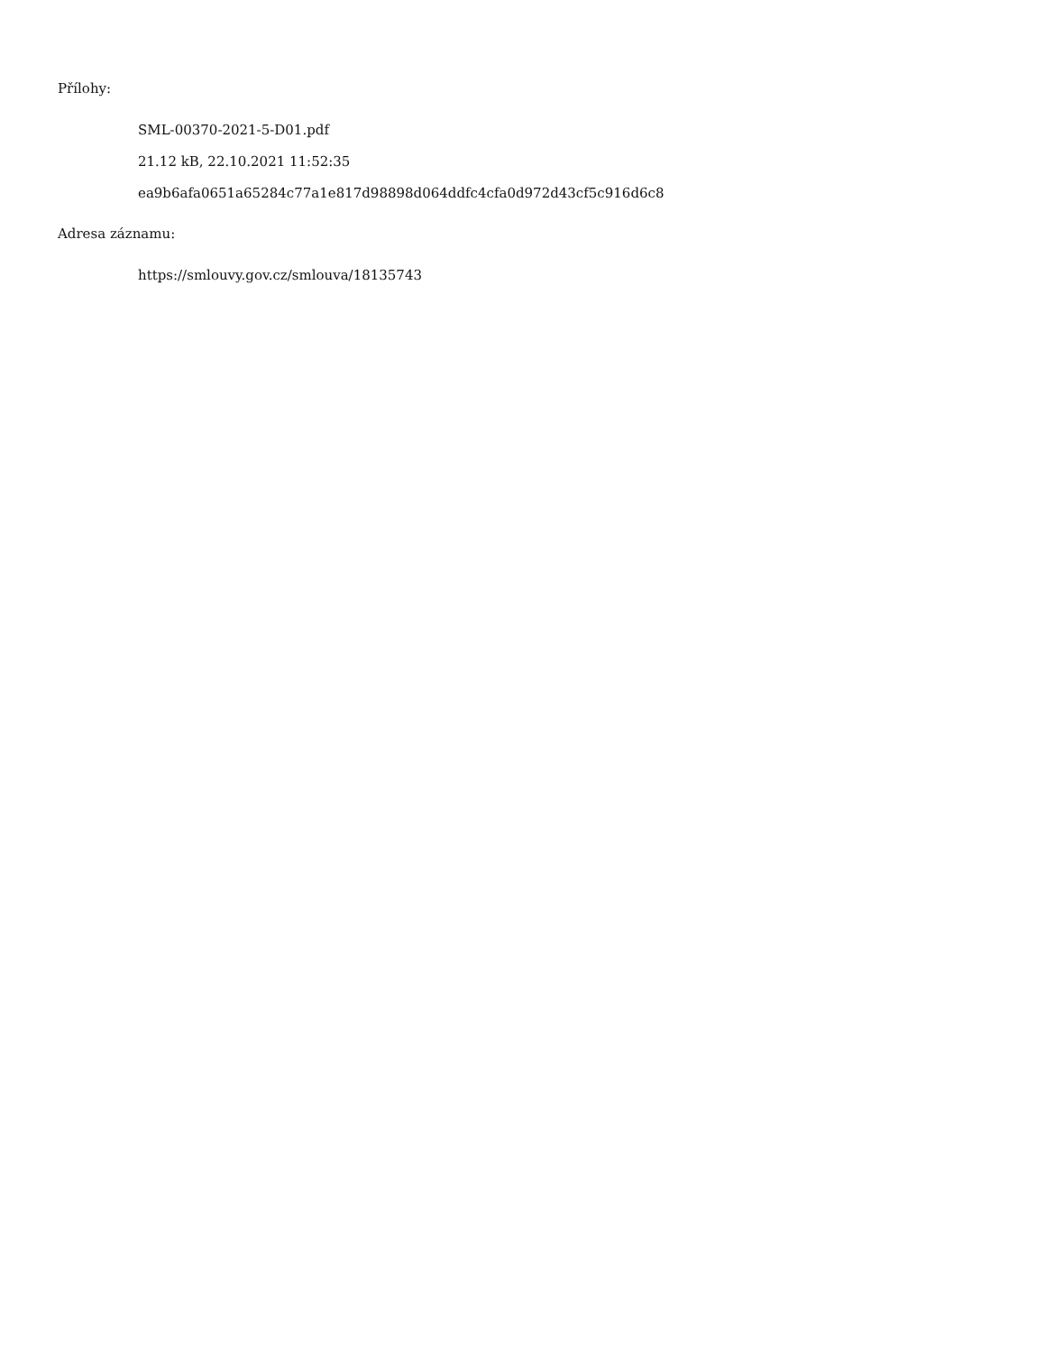Přílohy:
SML-00370-2021-5-D01.pdf
21.12 kB, 22.10.2021 11:52:35
ea9b6afa0651a65284c77a1e817d98898d064ddfc4cfa0d972d43cf5c916d6c8
Adresa záznamu:
https://smlouvy.gov.cz/smlouva/18135743